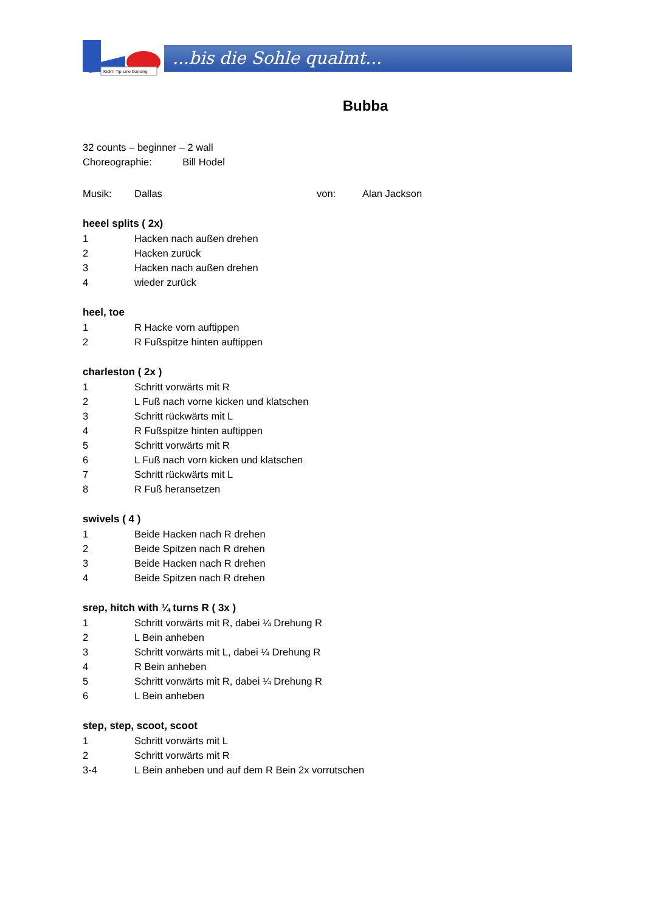Kick'n Tip Line Dancing
...bis die Sohle qualmt...
Bubba
32 counts – beginner – 2 wall
Choreographie: Bill Hodel
Musik: Dallas von: Alan Jackson
heeel splits ( 2x)
1 Hacken nach außen drehen
2 Hacken zurück
3 Hacken nach außen drehen
4 wieder zurück
heel, toe
1 R Hacke vorn auftippen
2 R Fußspitze hinten auftippen
charleston ( 2x )
1 Schritt vorwärts mit R
2 L Fuß nach vorne kicken und klatschen
3 Schritt rückwärts mit L
4 R Fußspitze hinten auftippen
5 Schritt vorwärts mit R
6 L Fuß nach vorn kicken und klatschen
7 Schritt rückwärts mit L
8 R Fuß heransetzen
swivels ( 4 )
1 Beide Hacken nach R drehen
2 Beide Spitzen nach R drehen
3 Beide Hacken nach R drehen
4 Beide Spitzen nach R drehen
srep, hitch with ¼ turns R ( 3x )
1 Schritt vorwärts mit R, dabei ¼ Drehung R
2 L Bein anheben
3 Schritt vorwärts mit L, dabei ¼ Drehung R
4 R Bein anheben
5 Schritt vorwärts mit R, dabei ¼ Drehung R
6 L Bein anheben
step, step, scoot, scoot
1 Schritt vorwärts mit L
2 Schritt vorwärts mit R
3-4 L Bein anheben und auf dem R Bein 2x vorrutschen